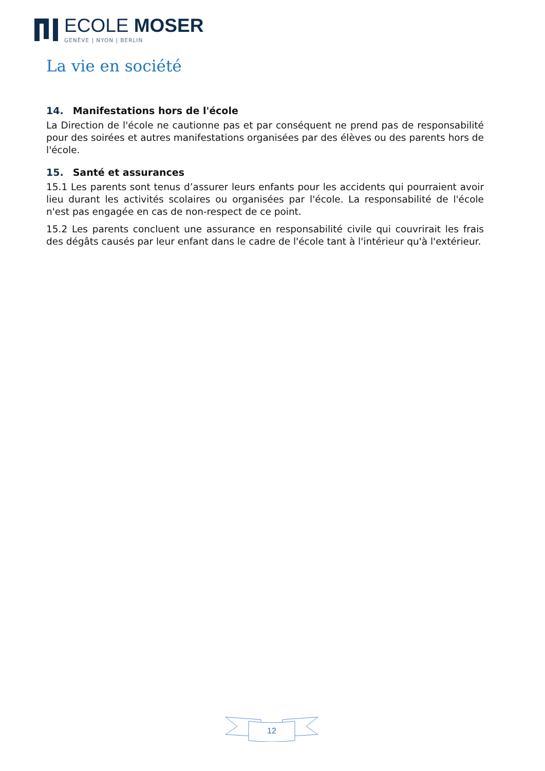ECOLE MOSER
GENÈVE | NYON | BERLIN
La vie en société
14. Manifestations hors de l'école
La Direction de l'école ne cautionne pas et par conséquent ne prend pas de responsabilité pour des soirées et autres manifestations organisées par des élèves ou des parents hors de l'école.
15. Santé et assurances
15.1 Les parents sont tenus d’assurer leurs enfants pour les accidents qui pourraient avoir lieu durant les activités scolaires ou organisées par l'école. La responsabilité de l'école n'est pas engagée en cas de non-respect de ce point.
15.2 Les parents concluent une assurance en responsabilité civile qui couvrirait les frais des dégâts causés par leur enfant dans le cadre de l'école tant à l'intérieur qu'à l'extérieur.
12